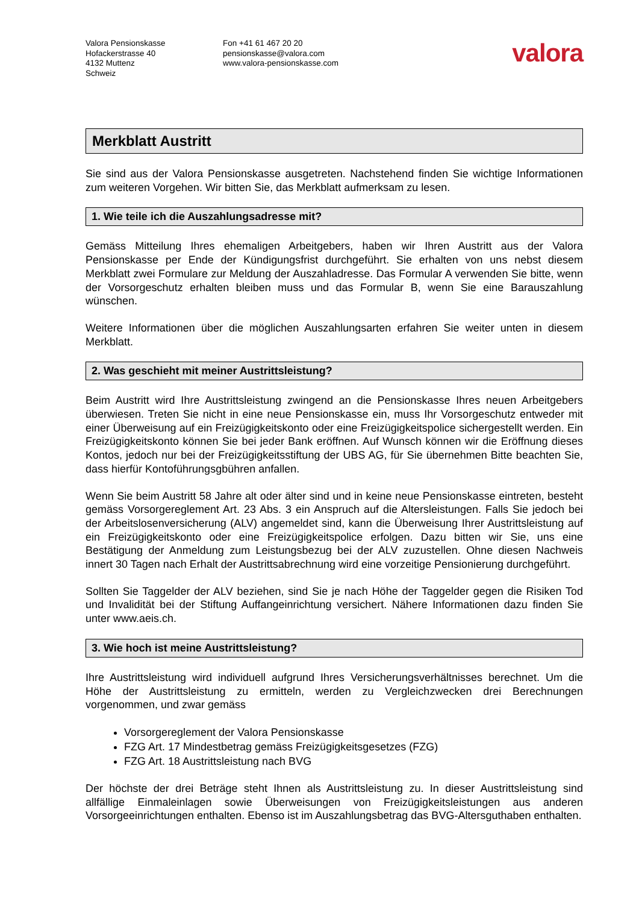Valora Pensionskasse
Hofackerstrasse 40
4132 Muttenz
Schweiz
Fon +41 61 467 20 20
pensionskasse@valora.com
www.valora-pensionskasse.com
valora
Merkblatt Austritt
Sie sind aus der Valora Pensionskasse ausgetreten. Nachstehend finden Sie wichtige Informationen zum weiteren Vorgehen. Wir bitten Sie, das Merkblatt aufmerksam zu lesen.
1. Wie teile ich die Auszahlungsadresse mit?
Gemäss Mitteilung Ihres ehemaligen Arbeitgebers, haben wir Ihren Austritt aus der Valora Pensionskasse per Ende der Kündigungsfrist durchgeführt. Sie erhalten von uns nebst diesem Merkblatt zwei Formulare zur Meldung der Auszahladresse. Das Formular A verwenden Sie bitte, wenn der Vorsorgeschutz erhalten bleiben muss und das Formular B, wenn Sie eine Barauszahlung wünschen.
Weitere Informationen über die möglichen Auszahlungsarten erfahren Sie weiter unten in diesem Merkblatt.
2. Was geschieht mit meiner Austrittsleistung?
Beim Austritt wird Ihre Austrittsleistung zwingend an die Pensionskasse Ihres neuen Arbeitgebers überwiesen. Treten Sie nicht in eine neue Pensionskasse ein, muss Ihr Vorsorgeschutz entweder mit einer Überweisung auf ein Freizügigkeitskonto oder eine Freizügigkeitspolice sichergestellt werden. Ein Freizügigkeitskonto können Sie bei jeder Bank eröffnen. Auf Wunsch können wir die Eröffnung dieses Kontos, jedoch nur bei der Freizügigkeitsstiftung der UBS AG, für Sie übernehmen Bitte beachten Sie, dass hierfür Kontoführungsgbühren anfallen.
Wenn Sie beim Austritt 58 Jahre alt oder älter sind und in keine neue Pensionskasse eintreten, besteht gemäss Vorsorgereglement Art. 23 Abs. 3 ein Anspruch auf die Altersleistungen. Falls Sie jedoch bei der Arbeitslosenversicherung (ALV) angemeldet sind, kann die Überweisung Ihrer Austrittsleistung auf ein Freizügigkeitskonto oder eine Freizügigkeitspolice erfolgen. Dazu bitten wir Sie, uns eine Bestätigung der Anmeldung zum Leistungsbezug bei der ALV zuzustellen. Ohne diesen Nachweis innert 30 Tagen nach Erhalt der Austrittsabrechnung wird eine vorzeitige Pensionierung durchgeführt.
Sollten Sie Taggelder der ALV beziehen, sind Sie je nach Höhe der Taggelder gegen die Risiken Tod und Invalidität bei der Stiftung Auffangeinrichtung versichert. Nähere Informationen dazu finden Sie unter www.aeis.ch.
3. Wie hoch ist meine Austrittsleistung?
Ihre Austrittsleistung wird individuell aufgrund Ihres Versicherungsverhältnisses berechnet. Um die Höhe der Austrittsleistung zu ermitteln, werden zu Vergleichzwecken drei Berechnungen vorgenommen, und zwar gemäss
Vorsorgereglement der Valora Pensionskasse
FZG Art. 17 Mindestbetrag gemäss Freizügigkeitsgesetzes (FZG)
FZG Art. 18 Austrittsleistung nach BVG
Der höchste der drei Beträge steht Ihnen als Austrittsleistung zu. In dieser Austrittsleistung sind allfällige Einmaleinlagen sowie Überweisungen von Freizügigkeitsleistungen aus anderen Vorsorgeeinrichtungen enthalten. Ebenso ist im Auszahlungsbetrag das BVG-Altersguthaben enthalten.